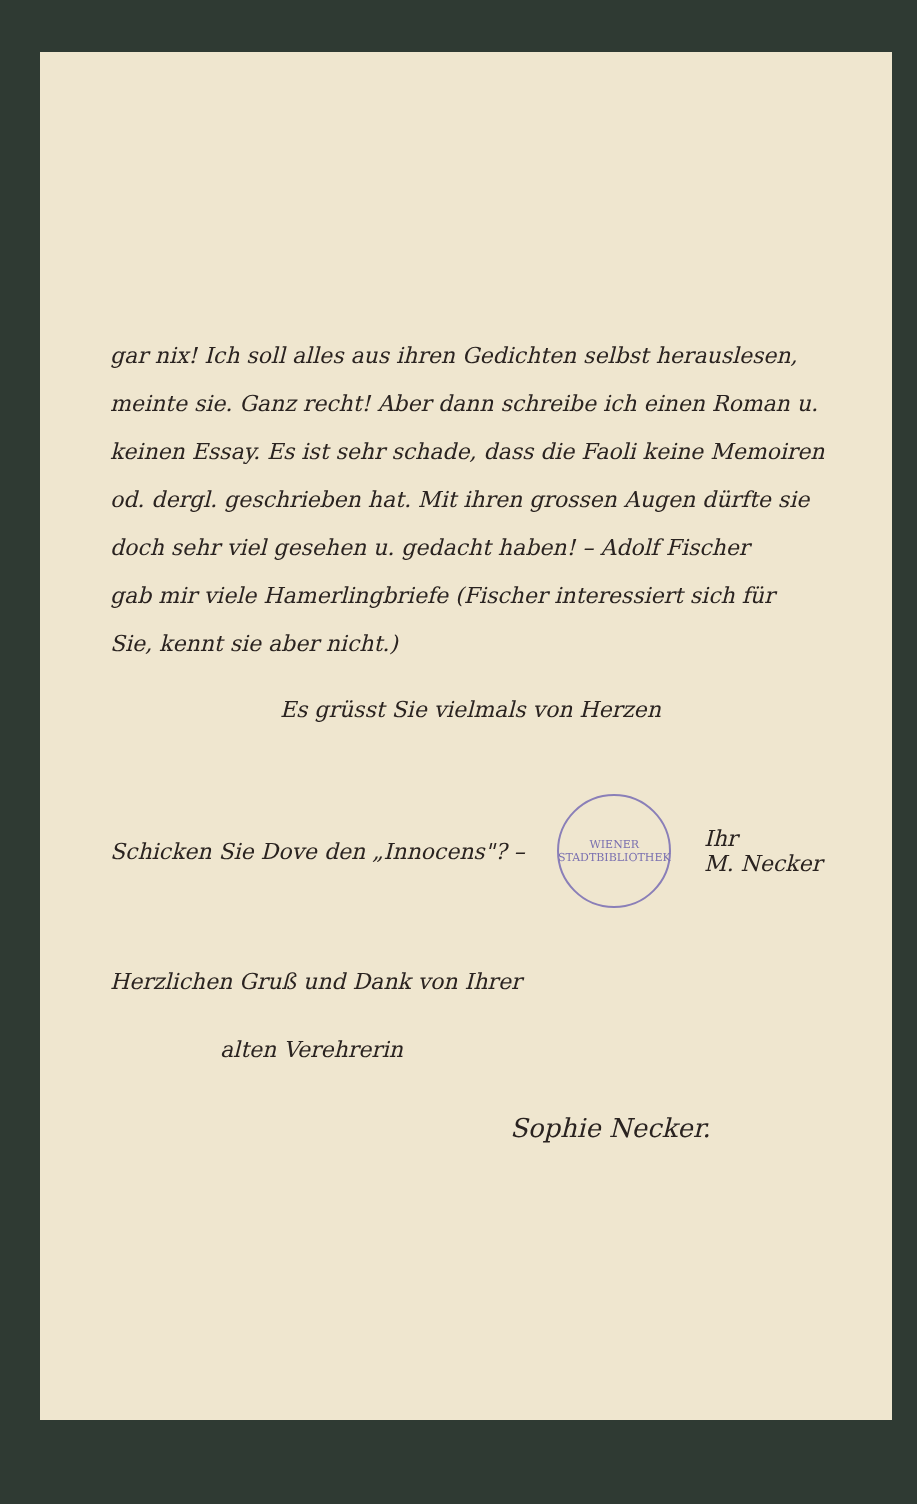gar nix! Ich soll alles aus ihren Gedichten selbst herauslesen,
meinte sie. Ganz recht! Aber dann schreibe ich einen Roman u.
keinen Essay. Es ist sehr schade, dass die Faoli keine Memoiren
od. dergl. geschrieben hat. Mit ihren grossen Augen dürfte sie
doch sehr viel gesehen u. gedacht haben! – Adolf Fischer
gab mir viele Hamerlingbriefe (Fischer interessiert sich für
Sie, kennt sie aber nicht.)
Es grüsst Sie vielmals von Herzen
Schicken Sie Dove den „Innocens"? – WIENER STADTBIBLIOTHEK Ihr
M. Necker
Herzlichen Gruß und Dank von Ihrer
alten Verehrerin
Sophie Necker.